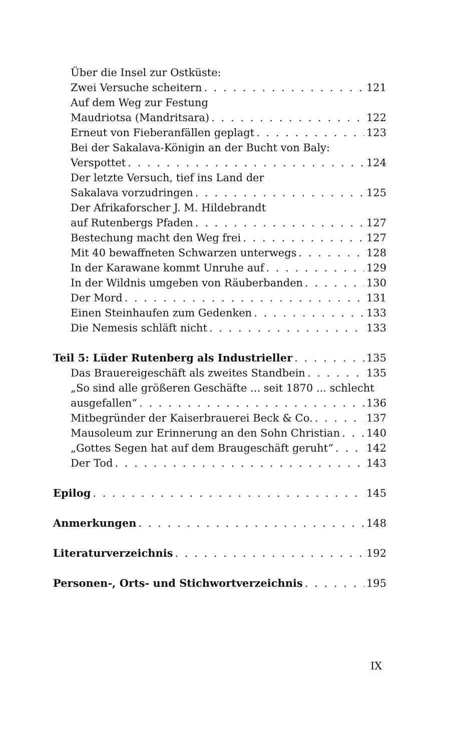Über die Insel zur Ostküste:
Zwei Versuche scheitern 121
Auf dem Weg zur Festung
Maudriotsa (Mandritsara) 122
Erneut von Fieberanfällen geplagt 123
Bei der Sakalava-Königin an der Bucht von Baly:
Verspottet 124
Der letzte Versuch, tief ins Land der
Sakalava vorzudringen 125
Der Afrikaforscher J. M. Hildebrandt
auf Rutenbergs Pfaden 127
Bestechung macht den Weg frei 127
Mit 40 bewaffneten Schwarzen unterwegs 128
In der Karawane kommt Unruhe auf 129
In der Wildnis umgeben von Räuberbanden 130
Der Mord 131
Einen Steinhaufen zum Gedenken 133
Die Nemesis schläft nicht 133
Teil 5: Lüder Rutenberg als Industrieller 135
Das Brauereigeschäft als zweites Standbein 135
„So sind alle größeren Geschäfte ... seit 1870 ... schlecht
ausgefallen“ 136
Mitbegründer der Kaiserbrauerei Beck & Co. 137
Mausoleum zur Erinnerung an den Sohn Christian 140
„Gottes Segen hat auf dem Braugeschäft geruht“ 142
Der Tod 143
Epilog 145
Anmerkungen 148
Literaturverzeichnis 192
Personen-, Orts- und Stichwortverzeichnis 195
IX